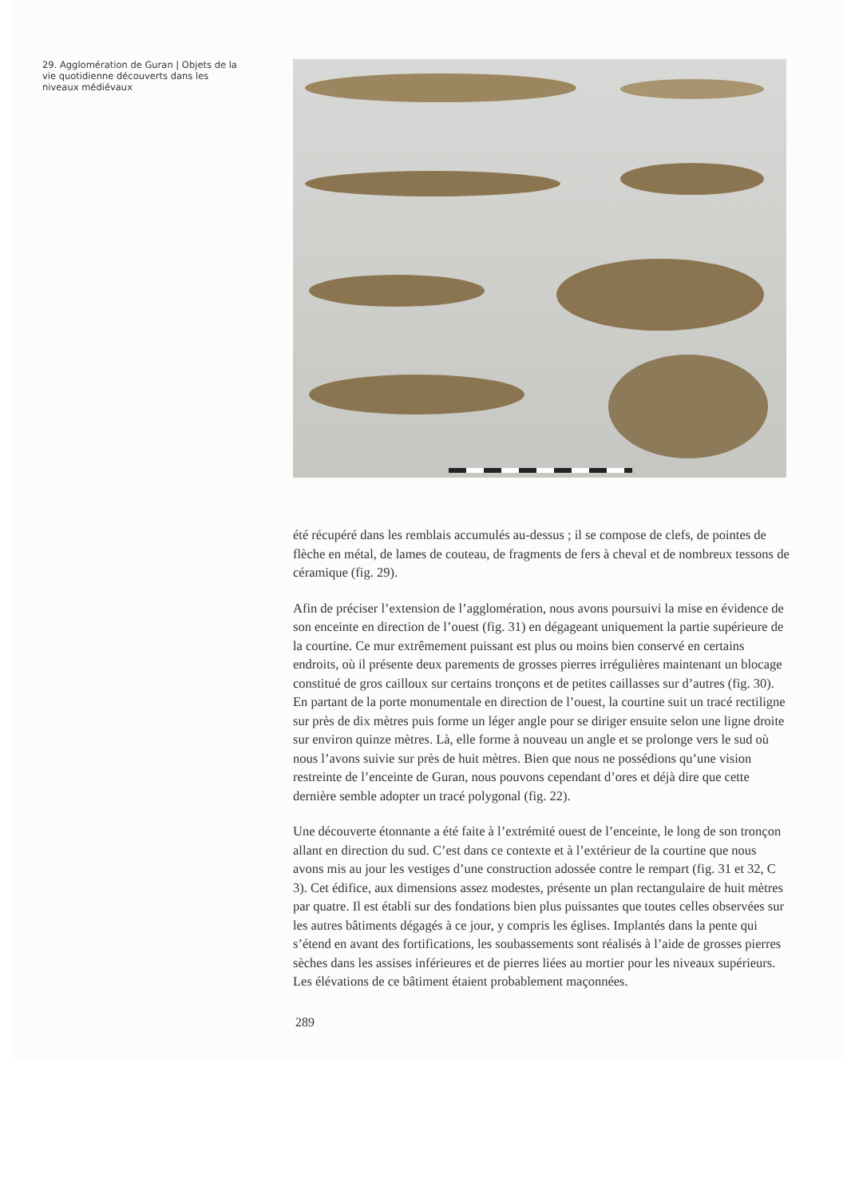29. Agglomération de Guran | Objets de la vie quotidienne découverts dans les niveaux médiévaux
été récupéré dans les remblais accumulés au-dessus ; il se compose de clefs, de pointes de flèche en métal, de lames de couteau, de fragments de fers à cheval et de nombreux tessons de céramique (fig. 29).
Afin de préciser l’extension de l’agglomération, nous avons poursuivi la mise en évidence de son enceinte en direction de l’ouest (fig. 31) en dégageant uniquement la partie supérieure de la courtine. Ce mur extrêmement puissant est plus ou moins bien conservé en certains endroits, où il présente deux parements de grosses pierres irrégulières maintenant un blocage constitué de gros cailloux sur certains tronçons et de petites caillasses sur d’autres (fig. 30). En partant de la porte monumentale en direction de l’ouest, la courtine suit un tracé rectiligne sur près de dix mètres puis forme un léger angle pour se diriger ensuite selon une ligne droite sur environ quinze mètres. Là, elle forme à nouveau un angle et se prolonge vers le sud où nous l’avons suivie sur près de huit mètres. Bien que nous ne possédions qu’une vision restreinte de l’enceinte de Guran, nous pouvons cependant d’ores et déjà dire que cette dernière semble adopter un tracé polygonal (fig. 22).
Une découverte étonnante a été faite à l’extrémité ouest de l’enceinte, le long de son tronçon allant en direction du sud. C’est dans ce contexte et à l’extérieur de la courtine que nous avons mis au jour les vestiges d’une construction adossée contre le rempart (fig. 31 et 32, C 3). Cet édifice, aux dimensions assez modestes, présente un plan rectangulaire de huit mètres par quatre. Il est établi sur des fondations bien plus puissantes que toutes celles observées sur les autres bâtiments dégagés à ce jour, y compris les églises. Implantés dans la pente qui s’étend en avant des fortifications, les soubassements sont réalisés à l’aide de grosses pierres sèches dans les assises inférieures et de pierres liées au mortier pour les niveaux supérieurs. Les élévations de ce bâtiment étaient probablement maçonnées.
289